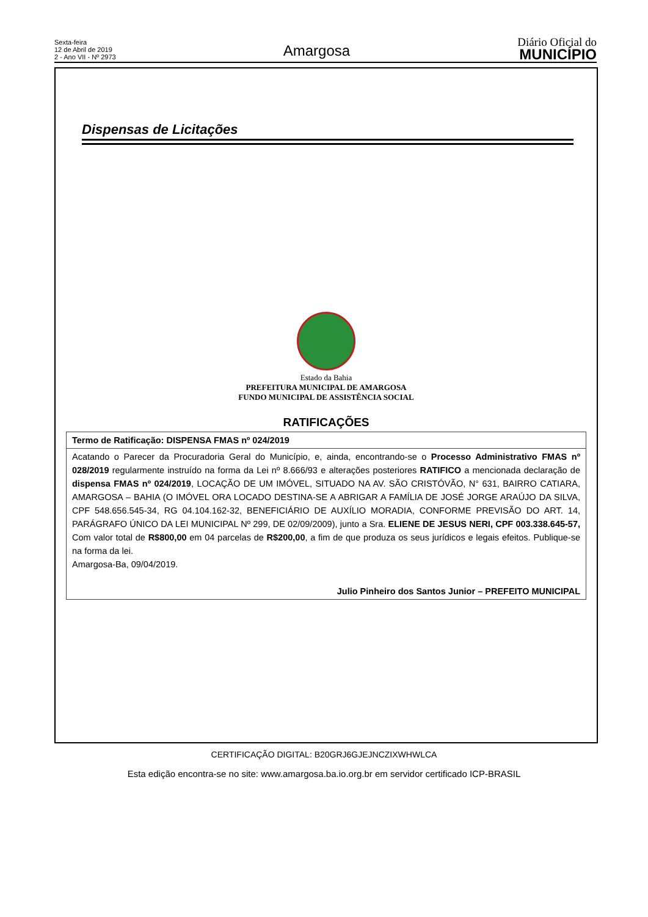Sexta-feira
12 de Abril de 2019
2 - Ano VII - Nº 2973
Amargosa
Diário Oficial do
MUNICÍPIO
Dispensas de Licitações
Estado da Bahia
PREFEITURA MUNICIPAL DE AMARGOSA
FUNDO MUNICIPAL DE ASSISTÊNCIA SOCIAL
RATIFICAÇÕES
| Termo de Ratificação: DISPENSA FMAS nº 024/2019 |
| Acatando o Parecer da Procuradoria Geral do Município, e, ainda, encontrando-se o Processo Administrativo FMAS nº 028/2019 regularmente instruído na forma da Lei nº 8.666/93 e alterações posteriores RATIFICO a mencionada declaração de dispensa FMAS nº 024/2019 , LOCAÇÃO DE UM IMÓVEL, SITUADO NA AV. SÃO CRISTÓVÃO, N° 631, BAIRRO CATIARA, AMARGOSA – BAHIA (O IMÓVEL ORA LOCADO DESTINA-SE A ABRIGAR A FAMÍLIA DE JOSÉ JORGE ARAÚJO DA SILVA, CPF 548.656.545-34, RG 04.104.162-32, BENEFICIÁRIO DE AUXÍLIO MORADIA, CONFORME PREVISÃO DO ART. 14, PARÁGRAFO ÚNICO DA LEI MUNICIPAL Nº 299, DE 02/09/2009), junto a Sra. ELIENE DE JESUS NERI, CPF 003.338.645-57, Com valor total de R$800,00 em 04 parcelas de R$200,00 , a fim de que produza os seus jurídicos e legais efeitos. Publique-se na forma da lei. Amargosa-Ba, 09/04/2019. Julio Pinheiro dos Santos Junior – PREFEITO MUNICIPAL |
CERTIFICAÇÃO DIGITAL: B20GRJ6GJEJNCZIXWHWLCA
Esta edição encontra-se no site: www.amargosa.ba.io.org.br em servidor certificado ICP-BRASIL